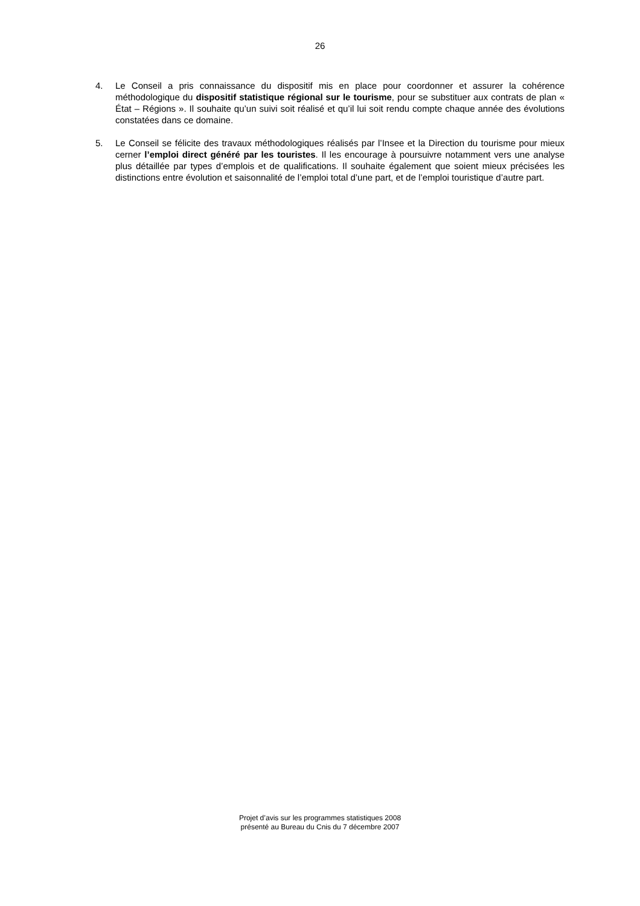26
4. Le Conseil a pris connaissance du dispositif mis en place pour coordonner et assurer la cohérence méthodologique du dispositif statistique régional sur le tourisme, pour se substituer aux contrats de plan « État – Régions ». Il souhaite qu’un suivi soit réalisé et qu’il lui soit rendu compte chaque année des évolutions constatées dans ce domaine.
5. Le Conseil se félicite des travaux méthodologiques réalisés par l’Insee et la Direction du tourisme pour mieux cerner l’emploi direct généré par les touristes. Il les encourage à poursuivre notamment vers une analyse plus détaillée par types d’emplois et de qualifications. Il souhaite également que soient mieux précisées les distinctions entre évolution et saisonnalité de l’emploi total d’une part, et de l’emploi touristique d’autre part.
Projet d’avis sur les programmes statistiques 2008
présenté au Bureau du Cnis du 7 décembre 2007